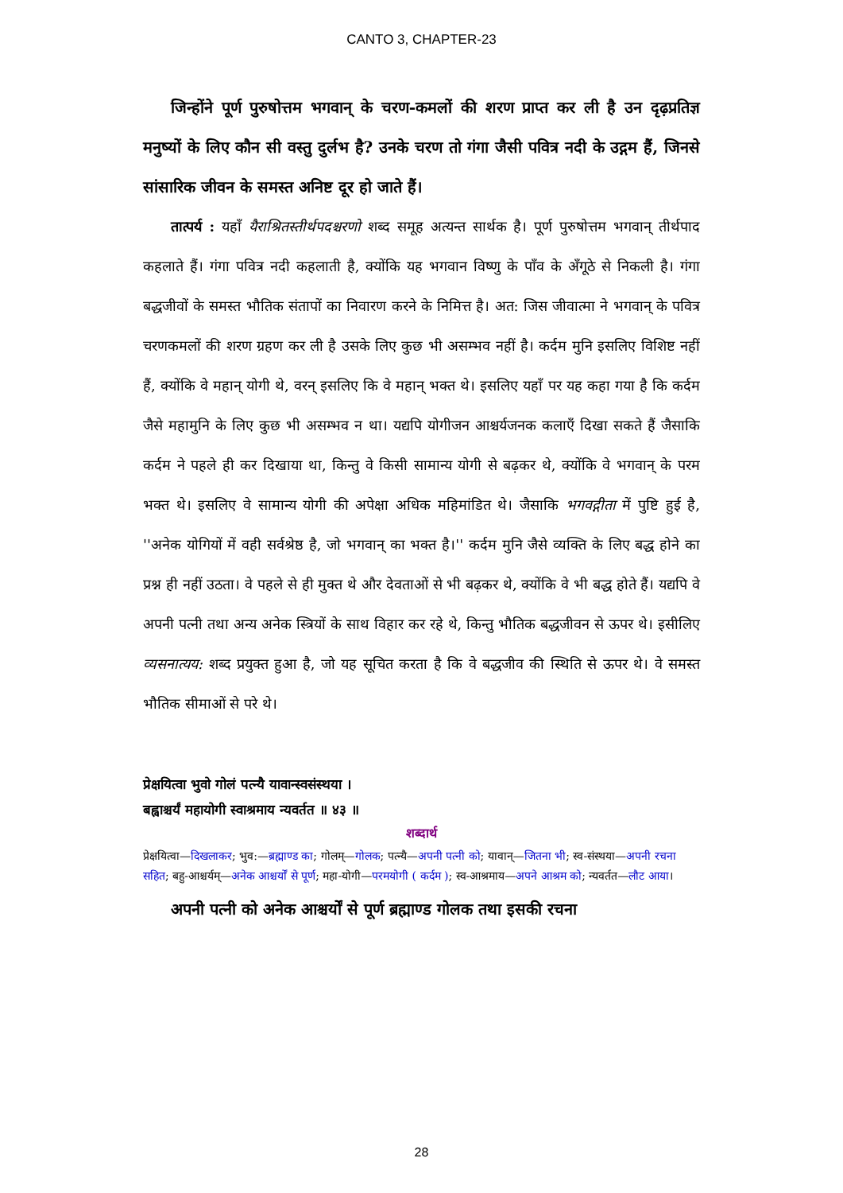CANTO 3, CHAPTER-23
जिन्होंने पूर्ण पुरुषोत्तम भगवान् के चरण-कमलों की शरण प्राप्त कर ली है उन दृढ़प्रतिज्ञ मनुष्यों के लिए कौन सी वस्तु दुर्लभ है? उनके चरण तो गंगा जैसी पवित्र नदी के उद्गम हैं, जिनसे सांसारिक जीवन के समस्त अनिष्ट दूर हो जाते हैं।
तात्पर्य : यहाँ यैराश्रितस्तीर्थपदश्चरणो शब्द समूह अत्यन्त सार्थक है। पूर्ण पुरुषोत्तम भगवान् तीर्थपाद कहलाते हैं। गंगा पवित्र नदी कहलाती है, क्योंकि यह भगवान विष्णु के पाँव के अँगूठे से निकली है। गंगा बद्धजीवों के समस्त भौतिक संतापों का निवारण करने के निमित्त है। अत: जिस जीवात्मा ने भगवान् के पवित्र चरणकमलों की शरण ग्रहण कर ली है उसके लिए कुछ भी असम्भव नहीं है। कर्दम मुनि इसलिए विशिष्ट नहीं हैं, क्योंकि वे महान् योगी थे, वरन् इसलिए कि वे महान् भक्त थे। इसलिए यहाँ पर यह कहा गया है कि कर्दम जैसे महामुनि के लिए कुछ भी असम्भव न था। यद्यपि योगीजन आश्चर्यजनक कलाएँ दिखा सकते हैं जैसाकि कर्दम ने पहले ही कर दिखाया था, किन्तु वे किसी सामान्य योगी से बढ़कर थे, क्योंकि वे भगवान् के परम भक्त थे। इसलिए वे सामान्य योगी की अपेक्षा अधिक महिमांडित थे। जैसाकि भगवद्गीता में पुष्टि हुई है, ''अनेक योगियों में वही सर्वश्रेष्ठ है, जो भगवान् का भक्त है।'' कर्दम मुनि जैसे व्यक्ति के लिए बद्ध होने का प्रश्न ही नहीं उठता। वे पहले से ही मुक्त थे और देवताओं से भी बढ़कर थे, क्योंकि वे भी बद्ध होते हैं। यद्यपि वे अपनी पत्नी तथा अन्य अनेक स्त्रियों के साथ विहार कर रहे थे, किन्तु भौतिक बद्धजीवन से ऊपर थे। इसीलिए व्यसनात्यय: शब्द प्रयुक्त हुआ है, जो यह सूचित करता है कि वे बद्धजीव की स्थिति से ऊपर थे। वे समस्त भौतिक सीमाओं से परे थे।
प्रेक्षयित्वा भुवो गोलं पत्न्यै यावान्स्वसंस्थया ।
बह्वाश्चर्यं महायोगी स्वाश्रमाय न्यवर्तत ॥ ४३ ॥
शब्दार्थ
प्रेक्षयित्वा—दिखलाकर; भुव:—ब्रह्माण्ड का; गोलम्—गोलक; पत्न्यै—अपनी पत्नी को; यावान्—जितना भी; स्व-संस्थया—अपनी रचना सहित; बहु-आश्चर्यम्—अनेक आश्चर्यों से पूर्ण; महा-योगी—परमयोगी ( कर्दम ); स्व-आश्रमाय—अपने आश्रम को; न्यवर्तत—लौट आया।
अपनी पत्नी को अनेक आश्चर्यों से पूर्ण ब्रह्माण्ड गोलक तथा इसकी रचना
28